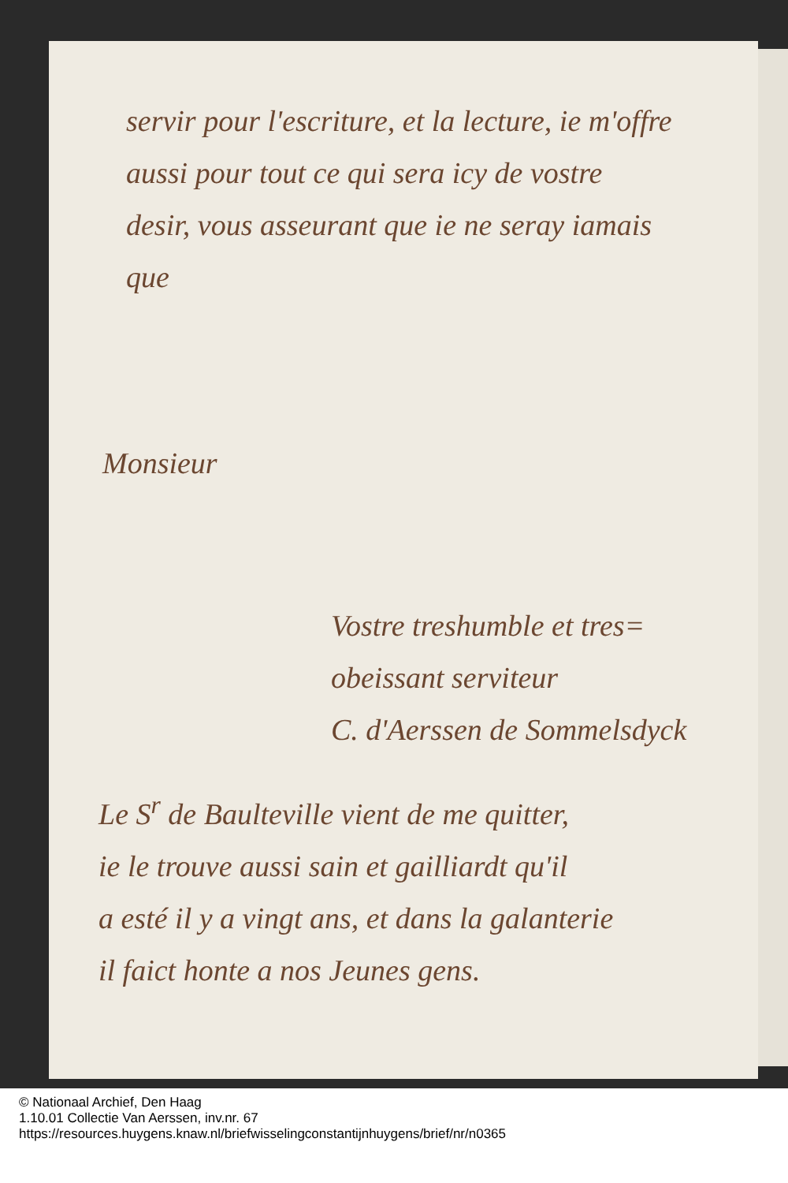servir pour l'escriture, et la lecture, ie m'offre
aussi pour tout ce qui sera icy de vostre
desir, vous asseurant que ie ne seray iamais
que
Monsieur
Vostre treshumble et tres=
obeissant serviteur
C. d'Aerssen de Sommelsdyck
Le S<sup>r</sup> de Baulteville vient de me quitter,
ie le trouve aussi sain et gailliardt qu'il
a esté il y a vingt ans, et dans la galanterie
il faict honte a nos Jeunes gens.
© Nationaal Archief, Den Haag
1.10.01 Collectie Van Aerssen, inv.nr. 67
https://resources.huygens.knaw.nl/briefwisselingconstantijnhuygens/brief/nr/n0365